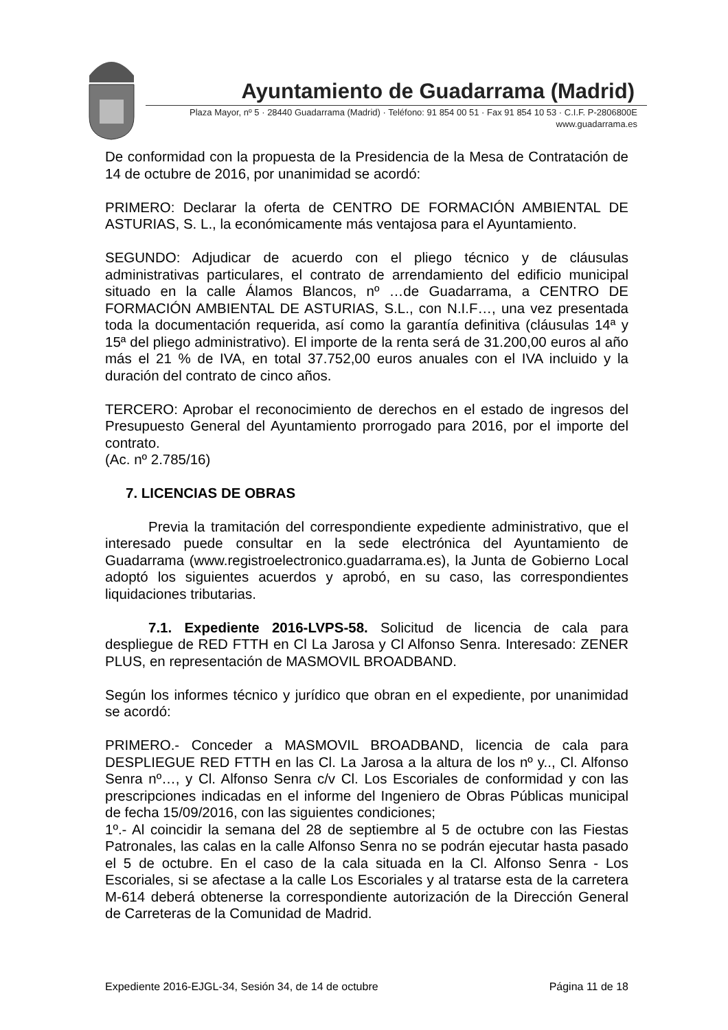Ayuntamiento de Guadarrama (Madrid)
Plaza Mayor, nº 5 · 28440 Guadarrama (Madrid) · Teléfono: 91 854 00 51 · Fax 91 854 10 53 · C.I.F. P-2806800E
www.guadarrama.es
De conformidad con la propuesta de la Presidencia de la Mesa de Contratación de 14 de octubre de 2016, por unanimidad se acordó:
PRIMERO: Declarar la oferta de CENTRO DE FORMACIÓN AMBIENTAL DE ASTURIAS, S. L., la económicamente más ventajosa para el Ayuntamiento.
SEGUNDO: Adjudicar de acuerdo con el pliego técnico y de cláusulas administrativas particulares, el contrato de arrendamiento del edificio municipal situado en la calle Álamos Blancos, nº …de Guadarrama, a CENTRO DE FORMACIÓN AMBIENTAL DE ASTURIAS, S.L., con N.I.F…, una vez presentada toda la documentación requerida, así como la garantía definitiva (cláusulas 14ª y 15ª del pliego administrativo). El importe de la renta será de 31.200,00 euros al año más el 21 % de IVA, en total 37.752,00 euros anuales con el IVA incluido y la duración del contrato de cinco años.
TERCERO: Aprobar el reconocimiento de derechos en el estado de ingresos del Presupuesto General del Ayuntamiento prorrogado para 2016, por el importe del contrato.
(Ac. nº 2.785/16)
7. LICENCIAS DE OBRAS
Previa la tramitación del correspondiente expediente administrativo, que el interesado puede consultar en la sede electrónica del Ayuntamiento de Guadarrama (www.registroelectronico.guadarrama.es), la Junta de Gobierno Local adoptó los siguientes acuerdos y aprobó, en su caso, las correspondientes liquidaciones tributarias.
7.1. Expediente 2016-LVPS-58. Solicitud de licencia de cala para despliegue de RED FTTH en Cl La Jarosa y Cl Alfonso Senra. Interesado: ZENER PLUS, en representación de MASMOVIL BROADBAND.
Según los informes técnico y jurídico que obran en el expediente, por unanimidad se acordó:
PRIMERO.- Conceder a MASMOVIL BROADBAND, licencia de cala para DESPLIEGUE RED FTTH en las Cl. La Jarosa a la altura de los nº y.., Cl. Alfonso Senra nº…, y Cl. Alfonso Senra c/v Cl. Los Escoriales de conformidad y con las prescripciones indicadas en el informe del Ingeniero de Obras Públicas municipal de fecha 15/09/2016, con las siguientes condiciones;
1º.- Al coincidir la semana del 28 de septiembre al 5 de octubre con las Fiestas Patronales, las calas en la calle Alfonso Senra no se podrán ejecutar hasta pasado el 5 de octubre. En el caso de la cala situada en la Cl. Alfonso Senra - Los Escoriales, si se afectase a la calle Los Escoriales y al tratarse esta de la carretera M-614 deberá obtenerse la correspondiente autorización de la Dirección General de Carreteras de la Comunidad de Madrid.
Expediente 2016-EJGL-34, Sesión 34, de 14 de octubre Página 11 de 18